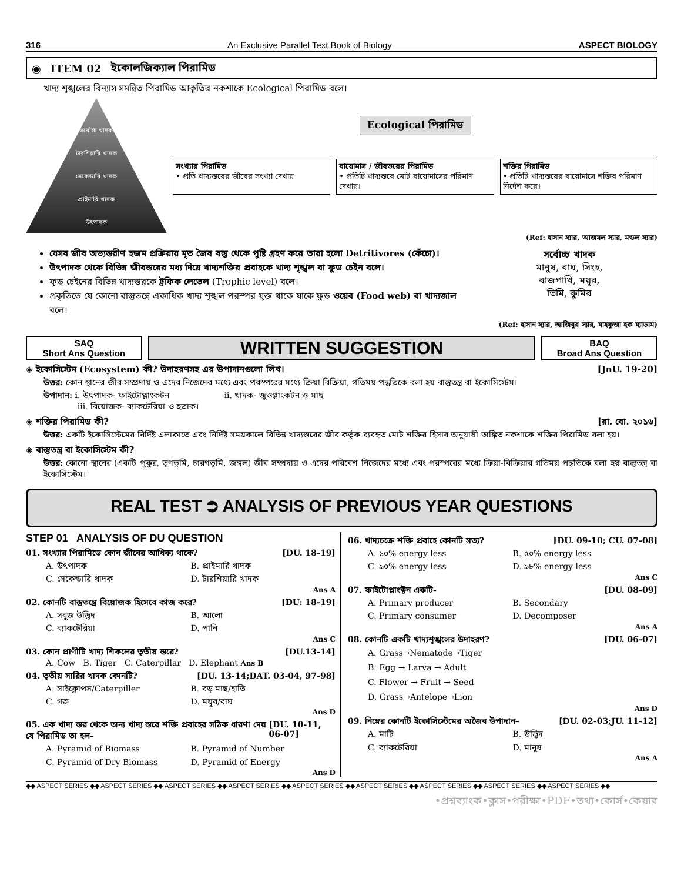316 An Exclusive Parallel Text Book of Biology ASPECT BIOLOGY
◉ ITEM 02 ইকোলজিক্যাল পিরামিড
খাদ্য শৃঙ্খলের বিন্যাস সমন্বিত পিরামিড আকৃতির নকশাকে Ecological পিরামিড বলে।
সর্বোচ্চ খাদক
টারশিয়ারি খাদক
সেকেন্ডারি খাদক
প্রাইমারি খাদক
উৎপাদক
Ecological পিরামিড
সংখ্যার পিরামিড
• প্রতি খাদ্যস্তরের জীবের সংখ্যা দেখায়
বায়োমাস / জীবভরের পিরামিড
• প্রতিটি খাদ্যস্তরে মোট বায়োমাসের পরিমাণ দেখায়।
শক্তির পিরামিড
• প্রতিটি খাদ্যস্তরের বায়োমাসে শক্তির পরিমাণ নির্দেশ করে।
(Ref: হাসান স্যার, আজমল স্যার, মন্ডল স্যার)
যেসব জীব অভ্যন্তরীণ হজম প্রক্রিয়ায় মৃত জৈব বস্তু থেকে পুষ্টি গ্রহণ করে তারা হলো Detritivores (কেঁচো)।
উৎপাদক থেকে বিভিন্ন জীবস্তরের মধ্য দিয়ে খাদ্যশক্তির প্রবাহকে খাদ্য শৃঙ্খল বা ফুড চেইন বলে।
ফুড চেইনের বিভিন্ন খাদ্যস্তরকে ট্রফিক লেভেল (Trophic level) বলে।
প্রকৃতিতে যে কোনো বাস্তুতন্ত্রে একাধিক খাদ্য শৃঙ্খল পরস্পর যুক্ত থাকে যাকে ফুড ওয়েব (Food web) বা খাদ্যজাল বলে।
সর্বোচ্চ খাদক
মানুষ, বাঘ, সিংহ,
বাজপাখি, ময়ূর,
তিমি, কুমির
(Ref: হাসান স্যার, আজিবুর স্যার, মাহফুজা হক ম্যাডাম)
SAQ
Short Ans Question
WRITTEN SUGGESTION
BAQ
Broad Ans Question
◈ ইকোসিস্টেম (Ecosystem) কী? উদাহরণসহ এর উপাদানগুলো লিখ। [JnU. 19-20]
উত্তর: কোন স্থানের জীব সম্প্রদায় ও এদের নিজেদের মধ্যে এবং পরস্পরের মধ্যে ক্রিয়া বিক্রিয়া, গতিময় পদ্ধতিকে বলা হয় বাস্তুতন্ত্র বা ইকোসিস্টেম।
উপাদান: i. উৎপাদক- ফাইটোপ্লাংকটন ii. খাদক- জুওপ্লাংকটন ও মাছ
iii. বিয়োজক- ব্যাকটেরিয়া ও ছত্রাক।
◈ শক্তির পিরামিড কী? [রা. বো. ২০১৬]
উত্তর: একটি ইকোসিস্টেমের নির্দিষ্ট এলাকাতে এবং নির্দিষ্ট সময়কালে বিভিন্ন খাদ্যস্তরের জীব কর্তৃক ব্যবহৃত মোট শক্তির হিসাব অনুযায়ী অঙ্কিত নকশাকে শক্তির পিরামিড বলা হয়।
◈ বাস্তুতন্ত্র বা ইকোসিস্টেম কী?
উত্তর: কোনো স্থানের (একটি পুকুর, তৃণভূমি, চারণভূমি, জঙ্গল) জীব সম্প্রদায় ও এদের পরিবেশ নিজেদের মধ্যে এবং পরস্পরের মধ্যে ক্রিয়া-বিক্রিয়ার গতিময় পদ্ধতিকে বলা হয় বাস্তুতন্ত্র বা ইকোসিস্টেম।
REAL TEST ⮊ ANALYSIS OF PREVIOUS YEAR QUESTIONS
STEP 01 ANALYSIS OF DU QUESTION
01. সংখ্যার পিরামিডে কোন জীবের আধিক্য থাকে? [DU. 18-19]
A. উৎপাদক B. প্রাইমারি খাদক C. সেকেন্ডারি খাদক D. টারশিয়ারি খাদক
Ans A
02. কোনটি বাস্তুতন্ত্রে বিয়োজক হিসেবে কাজ করে? [DU: 18-19]
A. সবুজ উদ্ভিদ B. আলো C. ব্যাকটেরিয়া D. পানি
Ans C
03. কোন প্রাণীটি খাদ্য শিকলের তৃতীয় স্তরে? [DU.13-14]
A. Cow B. Tiger C. Caterpillar D. Elephant Ans B
04. তৃতীয় সারির খাদক কোনটি? [DU. 13-14;DAT. 03-04, 97-98]
A. সাইক্লোপস/Caterpiller B. বড় মাছ/হাতি C. গরু D. ময়ূর/বাঘ
Ans D
05. এক খাদ্য স্তর থেকে অন্য খাদ্য স্তরে শক্তি প্রবাহের সঠিক ধারণা দেয় যে পিরামিড তা হল– [DU. 10-11, 06-07]
A. Pyramid of Biomass B. Pyramid of Number C. Pyramid of Dry Biomass D. Pyramid of Energy
Ans D
06. খাদ্যচক্রে শক্তি প্রবাহে কোনটি সত্য? [DU. 09-10; CU. 07-08]
A. ১০% energy less B. ৫০% energy less C. ৯০% energy less D. ৯৮% energy less
Ans C
07. ফাইটোপ্লাংক্টন একটি- [DU. 08-09]
A. Primary producer B. Secondary C. Primary consumer D. Decomposer
Ans A
08. কোনটি একটি খাদ্যশৃঙ্খলের উদাহরণ? [DU. 06-07]
A. Grass→Nematode→Tiger
B. Egg → Larva → Adult
C. Flower → Fruit → Seed
D. Grass→Antelope→Lion
Ans D
09. নিম্নের কোনটি ইকোসিস্টেমের অজৈব উপাদান– [DU. 02-03;JU. 11-12]
A. মাটি B. উদ্ভিদ C. ব্যাকটেরিয়া D. মানুষ
Ans A
◆◆ ASPECT SERIES ◆◆ ASPECT SERIES ◆◆ ASPECT SERIES ◆◆ ASPECT SERIES ◆◆ ASPECT SERIES ◆◆ ASPECT SERIES ◆◆ ASPECT SERIES ◆◆ ASPECT SERIES ◆◆ ASPECT SERIES ◆◆
•প্রশ্নব্যাংক•ক্লাস•পরীক্ষা•PDF•তথ্য•কোর্স•কেয়ার